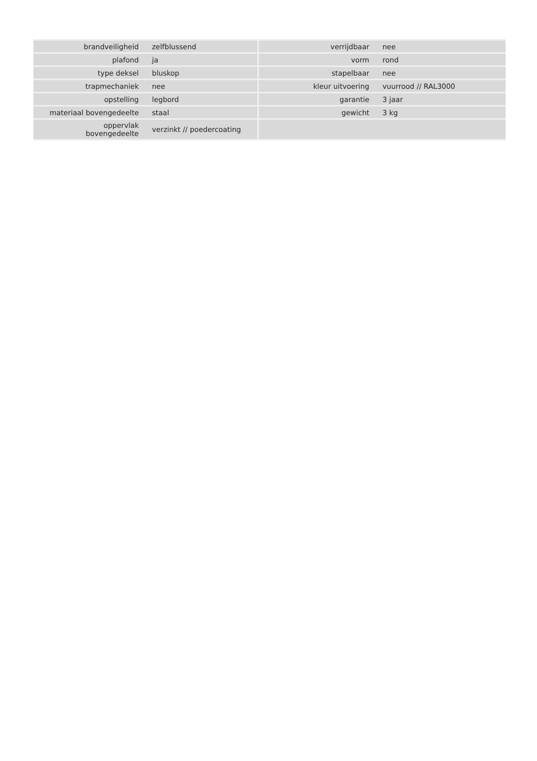| brandveiligheid | zelfblussend | verrijdbaar | nee |
| plafond | ja | vorm | rond |
| type deksel | bluskop | stapelbaar | nee |
| trapmechaniek | nee | kleur uitvoering | vuurrood // RAL3000 |
| opstelling | legbord | garantie | 3 jaar |
| materiaal bovengedeelte | staal | gewicht | 3 kg |
| oppervlak bovengedeelte | verzinkt // poedercoating | | |